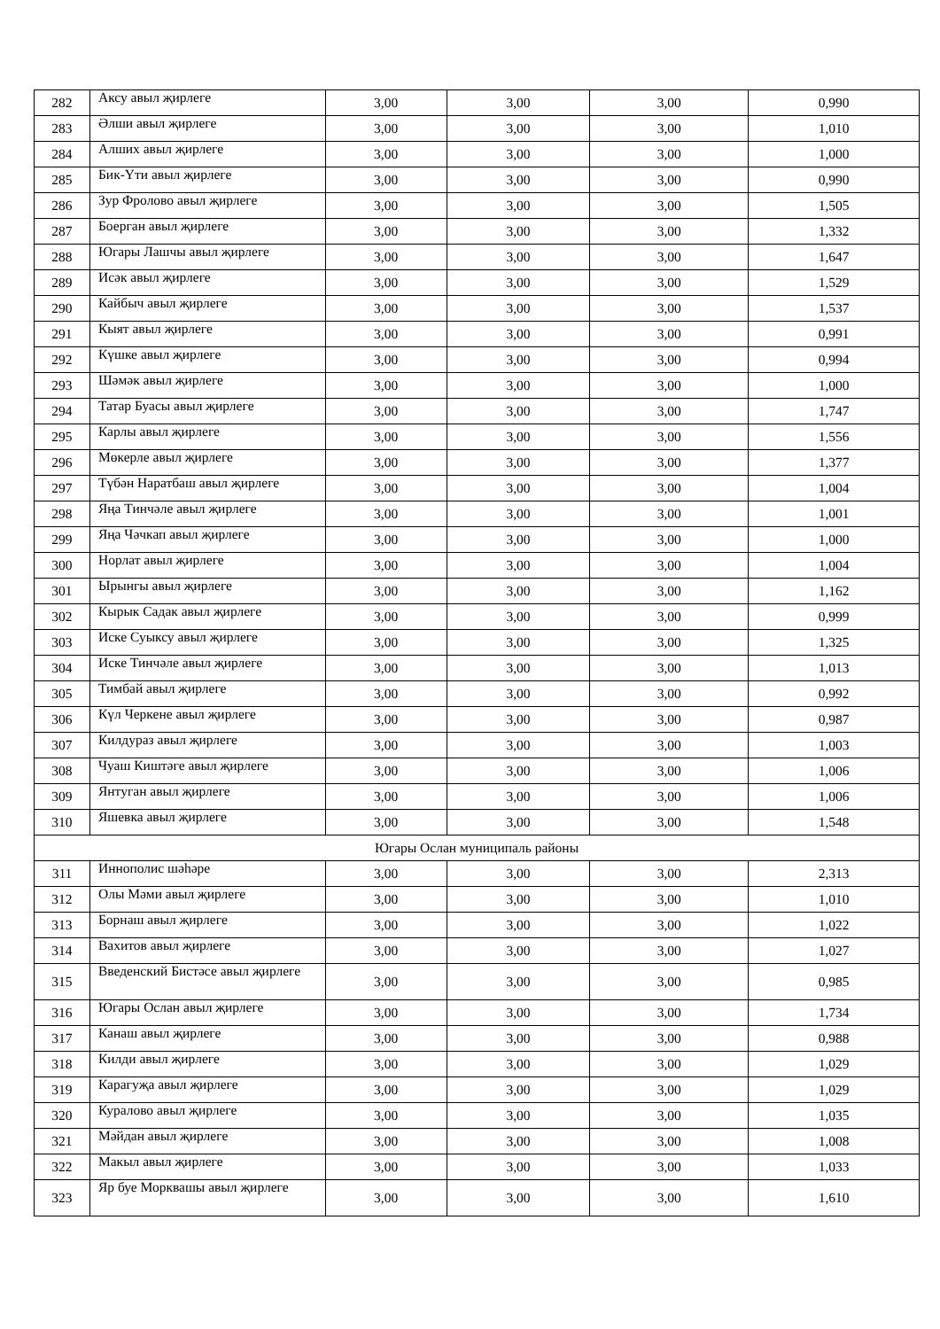| 282 | Аксу авыл җирлеге | 3,00 | 3,00 | 3,00 | 0,990 |
| 283 | Әлши авыл җирлеге | 3,00 | 3,00 | 3,00 | 1,010 |
| 284 | Алших авыл җирлеге | 3,00 | 3,00 | 3,00 | 1,000 |
| 285 | Бик-Үти авыл җирлеге | 3,00 | 3,00 | 3,00 | 0,990 |
| 286 | Зур Фролово авыл җирлеге | 3,00 | 3,00 | 3,00 | 1,505 |
| 287 | Боерган авыл җирлеге | 3,00 | 3,00 | 3,00 | 1,332 |
| 288 | Югары Лашчы авыл җирлеге | 3,00 | 3,00 | 3,00 | 1,647 |
| 289 | Исәк авыл җирлеге | 3,00 | 3,00 | 3,00 | 1,529 |
| 290 | Кайбыч авыл җирлеге | 3,00 | 3,00 | 3,00 | 1,537 |
| 291 | Кыят авыл җирлеге | 3,00 | 3,00 | 3,00 | 0,991 |
| 292 | Күшке авыл җирлеге | 3,00 | 3,00 | 3,00 | 0,994 |
| 293 | Шәмәк авыл җирлеге | 3,00 | 3,00 | 3,00 | 1,000 |
| 294 | Татар Буасы авыл җирлеге | 3,00 | 3,00 | 3,00 | 1,747 |
| 295 | Карлы авыл җирлеге | 3,00 | 3,00 | 3,00 | 1,556 |
| 296 | Мөкерле авыл җирлеге | 3,00 | 3,00 | 3,00 | 1,377 |
| 297 | Түбән Наратбаш авыл җирлеге | 3,00 | 3,00 | 3,00 | 1,004 |
| 298 | Яңа Тинчәле авыл җирлеге | 3,00 | 3,00 | 3,00 | 1,001 |
| 299 | Яңа Чәчкап авыл җирлеге | 3,00 | 3,00 | 3,00 | 1,000 |
| 300 | Норлат авыл җирлеге | 3,00 | 3,00 | 3,00 | 1,004 |
| 301 | Ырынгы авыл җирлеге | 3,00 | 3,00 | 3,00 | 1,162 |
| 302 | Кырык Садак авыл җирлеге | 3,00 | 3,00 | 3,00 | 0,999 |
| 303 | Иске Суыксу авыл җирлеге | 3,00 | 3,00 | 3,00 | 1,325 |
| 304 | Иске Тинчәле авыл җирлеге | 3,00 | 3,00 | 3,00 | 1,013 |
| 305 | Тимбай авыл җирлеге | 3,00 | 3,00 | 3,00 | 0,992 |
| 306 | Күл Черкене авыл җирлеге | 3,00 | 3,00 | 3,00 | 0,987 |
| 307 | Килдураз авыл җирлеге | 3,00 | 3,00 | 3,00 | 1,003 |
| 308 | Чуаш Киштәге авыл җирлеге | 3,00 | 3,00 | 3,00 | 1,006 |
| 309 | Янтуган авыл җирлеге | 3,00 | 3,00 | 3,00 | 1,006 |
| 310 | Яшевка авыл җирлеге | 3,00 | 3,00 | 3,00 | 1,548 |
| Югары Ослан муниципаль районы | | | | | |
| 311 | Иннополис шәһәре | 3,00 | 3,00 | 3,00 | 2,313 |
| 312 | Олы Мәми авыл җирлеге | 3,00 | 3,00 | 3,00 | 1,010 |
| 313 | Борнаш авыл җирлеге | 3,00 | 3,00 | 3,00 | 1,022 |
| 314 | Вахитов авыл җирлеге | 3,00 | 3,00 | 3,00 | 1,027 |
| 315 | Введенский Бистәсе авыл җирлеге | 3,00 | 3,00 | 3,00 | 0,985 |
| 316 | Югары Ослан авыл җирлеге | 3,00 | 3,00 | 3,00 | 1,734 |
| 317 | Канаш авыл җирлеге | 3,00 | 3,00 | 3,00 | 0,988 |
| 318 | Килди авыл җирлеге | 3,00 | 3,00 | 3,00 | 1,029 |
| 319 | Карагуҗа авыл җирлеге | 3,00 | 3,00 | 3,00 | 1,029 |
| 320 | Куралово авыл җирлеге | 3,00 | 3,00 | 3,00 | 1,035 |
| 321 | Мәйдан авыл җирлеге | 3,00 | 3,00 | 3,00 | 1,008 |
| 322 | Макыл авыл җирлеге | 3,00 | 3,00 | 3,00 | 1,033 |
| 323 | Яр буе Морквашы авыл җирлеге | 3,00 | 3,00 | 3,00 | 1,610 |